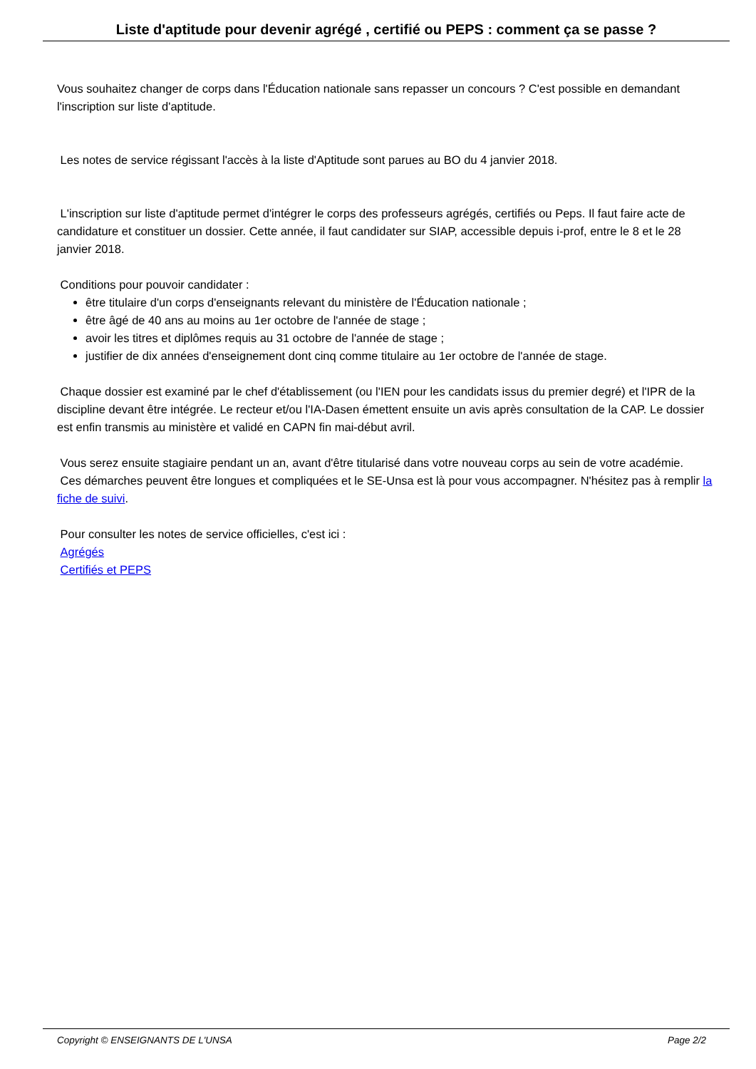Liste d'aptitude pour devenir agrégé , certifié ou PEPS : comment ça se passe ?
Vous souhaitez changer de corps dans l'Éducation nationale sans repasser un concours ? C'est possible en demandant l'inscription sur liste d'aptitude.
Les notes de service régissant l'accès à la liste d'Aptitude sont parues au BO du 4 janvier 2018.
L'inscription sur liste d'aptitude permet d'intégrer le corps des professeurs agrégés, certifiés ou Peps. Il faut faire acte de candidature et constituer un dossier. Cette année, il faut candidater sur SIAP, accessible depuis i-prof, entre le 8 et le 28 janvier 2018.
Conditions pour pouvoir candidater :
être titulaire d'un corps d'enseignants relevant du ministère de l'Éducation nationale ;
être âgé de 40 ans au moins au 1er octobre de l'année de stage ;
avoir les titres et diplômes requis au 31 octobre de l'année de stage ;
justifier de dix années d'enseignement dont cinq comme titulaire au 1er octobre de l'année de stage.
Chaque dossier est examiné par le chef d'établissement (ou l'IEN pour les candidats issus du premier degré) et l'IPR de la discipline devant être intégrée. Le recteur et/ou l'IA-Dasen émettent ensuite un avis après consultation de la CAP. Le dossier est enfin transmis au ministère et validé en CAPN fin mai-début avril.
Vous serez ensuite stagiaire pendant un an, avant d'être titularisé dans votre nouveau corps au sein de votre académie.
Ces démarches peuvent être longues et compliquées et le SE-Unsa est là pour vous accompagner. N'hésitez pas à remplir la fiche de suivi.
Pour consulter les notes de service officielles, c'est ici :
Agrégés
Certifiés et PEPS
Copyright © ENSEIGNANTS DE L'UNSA Page 2/2